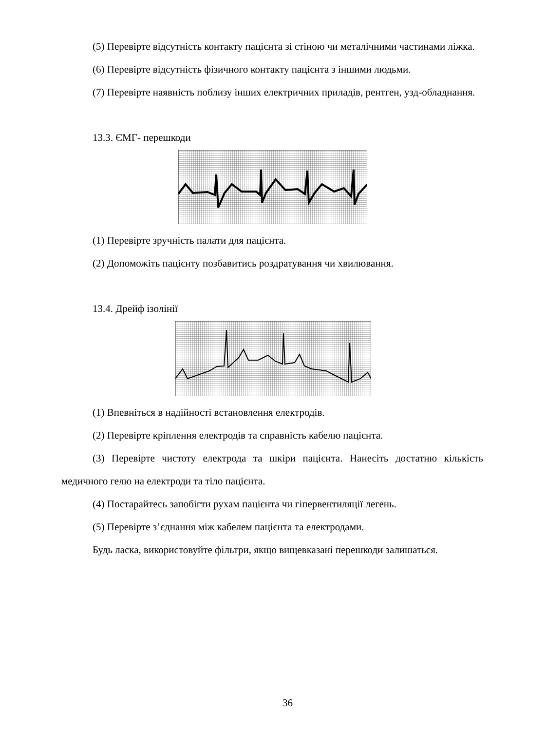(5) Перевірте відсутність контакту пацієнта зі стіною чи металічними частинами ліжка.
(6) Перевірте відсутність фізичного контакту пацієнта з іншими людьми.
(7) Перевірте наявність поблизу інших електричних приладів, рентген, узд-обладнання.
13.3. ЄМГ- перешкоди
(1) Перевірте зручність палати для пацієнта.
(2) Допоможіть пацієнту позбавитись роздратування чи хвилювання.
13.4. Дрейф ізолінії
(1) Впевніться в надійності встановлення електродів.
(2) Перевірте кріплення електродів та справність кабелю пацієнта.
(3) Перевірте чистоту електрода та шкіри пацієнта. Нанесіть достатню кількість медичного гелю на електроди та тіло пацієнта.
(4) Постарайтесь запобігти рухам пацієнта чи гіпервентиляції легень.
(5) Перевірте з’єднання між кабелем пацієнта та електродами.
Будь ласка, використовуйте фільтри, якщо вищевказані перешкоди залишаться.
36